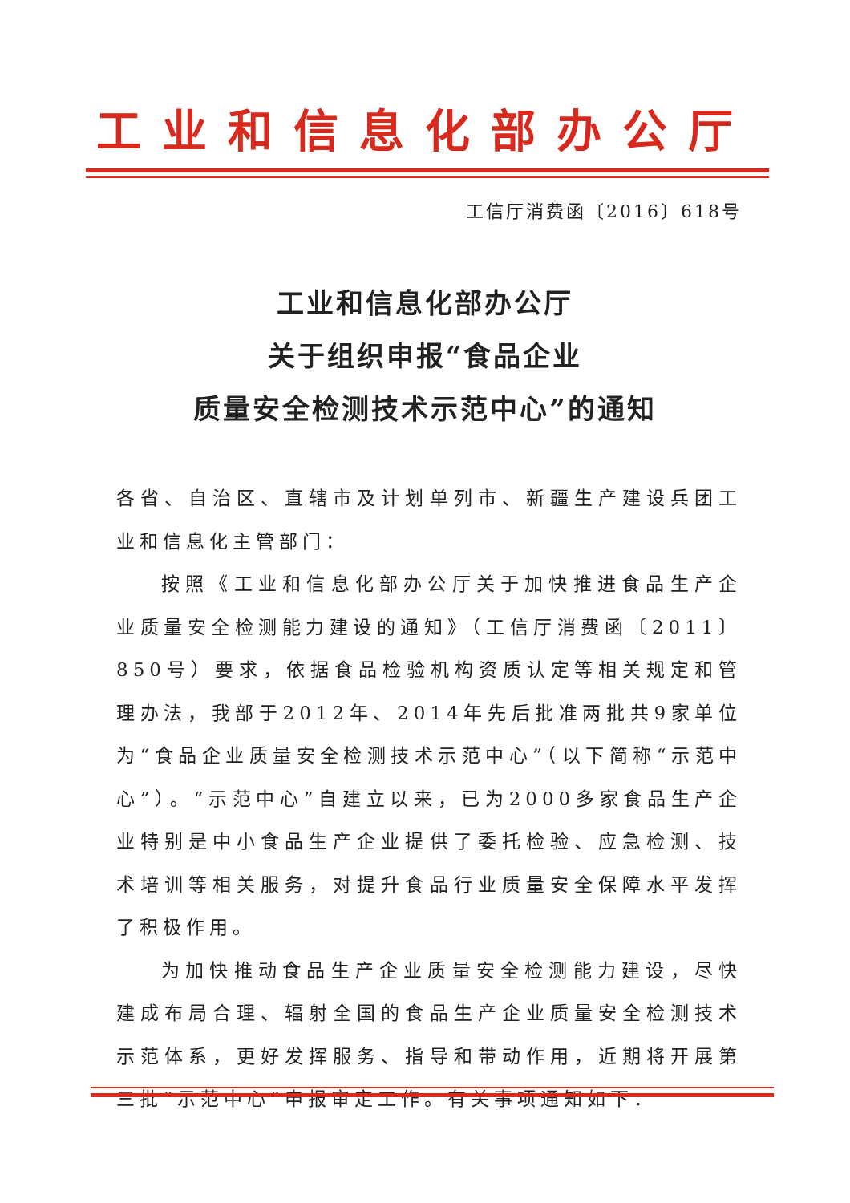工业和信息化部办公厅
工信厅消费函〔2016〕618号
工业和信息化部办公厅
关于组织申报“食品企业
质量安全检测技术示范中心”的通知
各省、自治区、直辖市及计划单列市、新疆生产建设兵团工业和信息化主管部门：
按照《工业和信息化部办公厅关于加快推进食品生产企业质量安全检测能力建设的通知》（工信厅消费函〔2011〕850号）要求，依据食品检验机构资质认定等相关规定和管理办法，我部于2012年、2014年先后批准两批共9家单位为“食品企业质量安全检测技术示范中心”（以下简称“示范中心”）。“示范中心”自建立以来，已为2000多家食品生产企业特别是中小食品生产企业提供了委托检验、应急检测、技术培训等相关服务，对提升食品行业质量安全保障水平发挥了积极作用。
为加快推动食品生产企业质量安全检测能力建设，尽快建成布局合理、辐射全国的食品生产企业质量安全检测技术示范体系，更好发挥服务、指导和带动作用，近期将开展第三批“示范中心”申报审定工作。有关事项通知如下：